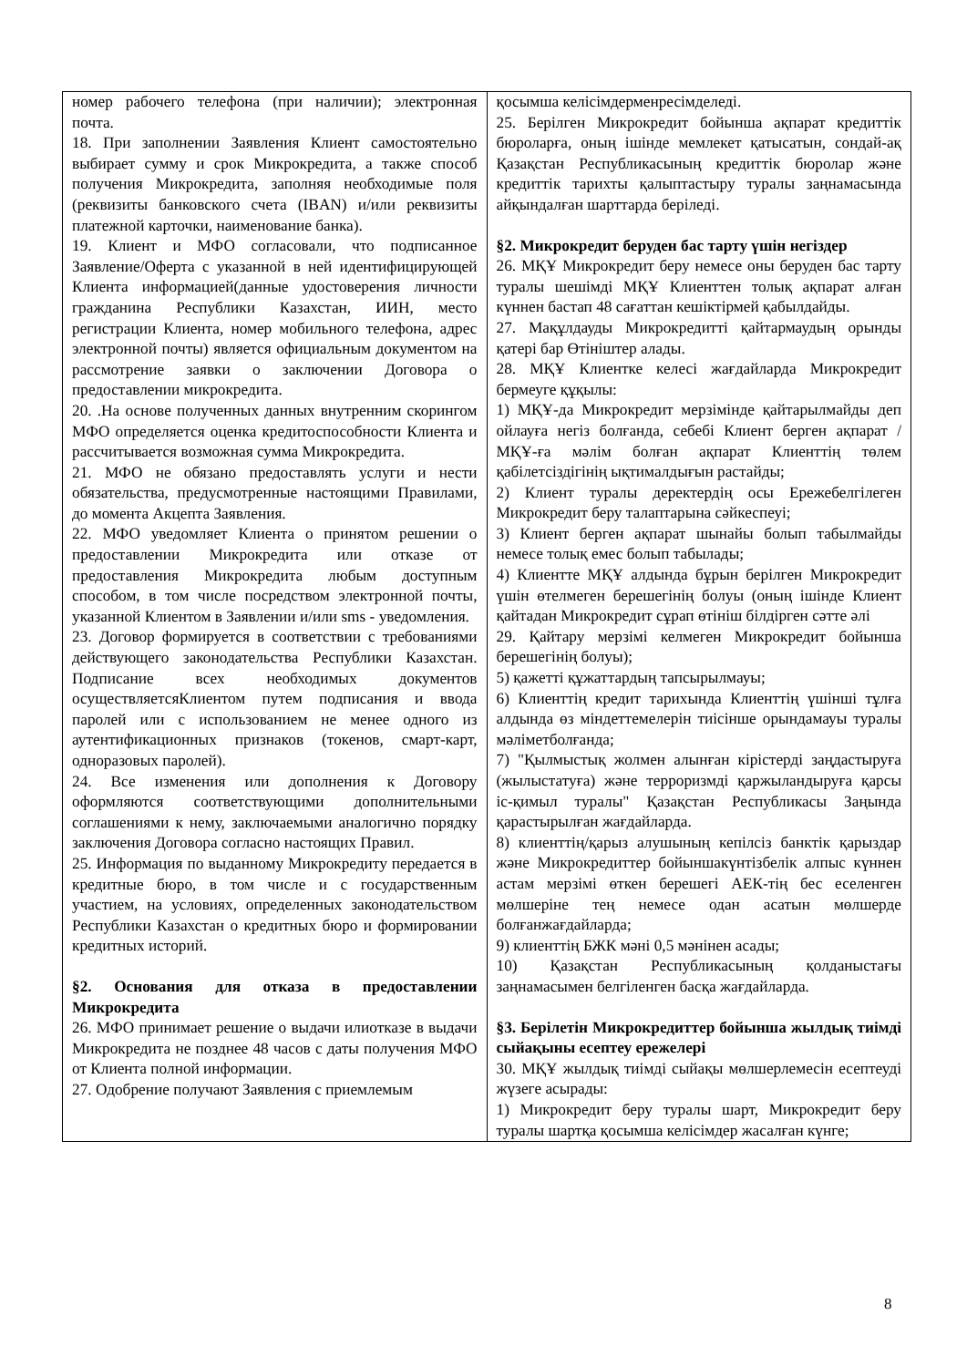| номер рабочего телефона (при наличии); электронная почта. 18. При заполнении Заявления Клиент самостоятельно выбирает сумму и срок Микрокредита, а также способ получения Микрокредита, заполняя необходимые поля (реквизиты банковского счета (IBAN) и/или реквизиты платежной карточки, наименование банка). 19. Клиент и МФО согласовали, что подписанное Заявление/Оферта с указанной в ней идентифицирующей Клиента информацией(данные удостоверения личности гражданина Республики Казахстан, ИИН, место регистрации Клиента, номер мобильного телефона, адрес электронной почты) является официальным документом на рассмотрение заявки о заключении Договора о предоставлении микрокредита. 20. .На основе полученных данных внутренним скорингом МФО определяется оценка кредитоспособности Клиента и рассчитывается возможная сумма Микрокредита. 21. МФО не обязано предоставлять услуги и нести обязательства, предусмотренные настоящими Правилами, до момента Акцепта Заявления. 22. МФО уведомляет Клиента о принятом решении о предоставлении Микрокредита или отказе от предоставления Микрокредита любым доступным способом, в том числе посредством электронной почты, указанной Клиентом в Заявлении и/или sms - уведомления. 23. Договор формируется в соответствии с требованиями действующего законодательства Республики Казахстан. Подписание всех необходимых документов осуществляетсяКлиентом путем подписания и ввода паролей или с использованием не менее одного из аутентификационных признаков (токенов, смарт-карт, одноразовых паролей). 24. Все изменения или дополнения к Договору оформляются соответствующими дополнительными соглашениями к нему, заключаемыми аналогично порядку заключения Договора согласно настоящих Правил. 25. Информация по выданному Микрокредиту передается в кредитные бюро, в том числе и с государственным участием, на условиях, определенных законодательством Республики Казахстан о кредитных бюро и формировании кредитных историй. §2. Основания для отказа в предоставлении Микрокредита 26. МФО принимает решение о выдачи илиотказе в выдачи Микрокредита не позднее 48 часов с даты получения МФО от Клиента полной информации. 27. Одобрение получают Заявления с приемлемым | қосымша келісімдерменресімделеді. 25. Берілген Микрокредит бойынша ақпарат кредиттік бюроларға, оның ішінде мемлекет қатысатын, сондай-ақ Қазақстан Республикасының кредиттік бюролар және кредиттік тарихты қалыптастыру туралы заңнамасында айқындалған шарттарда беріледі. §2. Микрокредит беруден бас тарту үшін негіздер 26. МҚҰ Микрокредит беру немесе оны беруден бас тарту туралы шешімді МҚҰ Клиенттен толық ақпарат алған күннен бастап 48 сағаттан кешіктірмей қабылдайды. 27. Мақұлдауды Микрокредитті қайтармаудың орынды қатері бар Өтініштер алады. 28. МҚҰ Клиентке келесі жағдайларда Микрокредит бермеуге құқылы: 1) МҚҰ-да Микрокредит мерзімінде қайтарылмайды деп ойлауға негіз болғанда, себебі Клиент берген ақпарат / МҚҰ-ға мәлім болған ақпарат Клиенттің төлем қабілетсіздігінің ықтималдығын растайды; 2) Клиент туралы деректердің осы Ережебелгілеген Микрокредит беру талаптарына сәйкеспеуі; 3) Клиент берген ақпарат шынайы болып табылмайды немесе толық емес болып табылады; 4) Клиентте МҚҰ алдында бұрын берілген Микрокредит үшін өтелмеген берешегінің болуы (оның ішінде Клиент қайтадан Микрокредит сұрап өтініш білдірген сәтте әлі 29. Қайтару мерзімі келмеген Микрокредит бойынша берешегінің болуы); 5) қажетті құжаттардың тапсырылмауы; 6) Клиенттің кредит тарихында Клиенттің үшінші тұлға алдында өз міндеттемелерін тиісінше орындамауы туралы мәліметболғанда; 7) "Қылмыстық жолмен алынған кірістерді заңдастыруға (жылыстатуға) және терроризмді қаржыландыруға қарсы іс-қимыл туралы" Қазақстан Республикасы Заңында қарастырылған жағдайларда. 8) клиенттің/қарыз алушының кепілсіз банктік қарыздар және Микрокредиттер бойыншакүнтізбелік алпыс күннен астам мерзімі өткен берешегі АЕК-тің бес еселенген мөлшеріне тең немесе одан асатын мөлшерде болғанжағдайларда; 9) клиенттің БЖК мәні 0,5 мәнінен асады; 10) Қазақстан Республикасының қолданыстағы заңнамасымен белгіленген басқа жағдайларда. §3. Берілетін Микрокредиттер бойынша жылдық тиімді сыйақыны есептеу ережелері 30. МҚҰ жылдық тиімді сыйақы мөлшерлемесін есептеуді жүзеге асырады: 1) Микрокредит беру туралы шарт, Микрокредит беру туралы шартқа қосымша келісімдер жасалған күнге; |
8